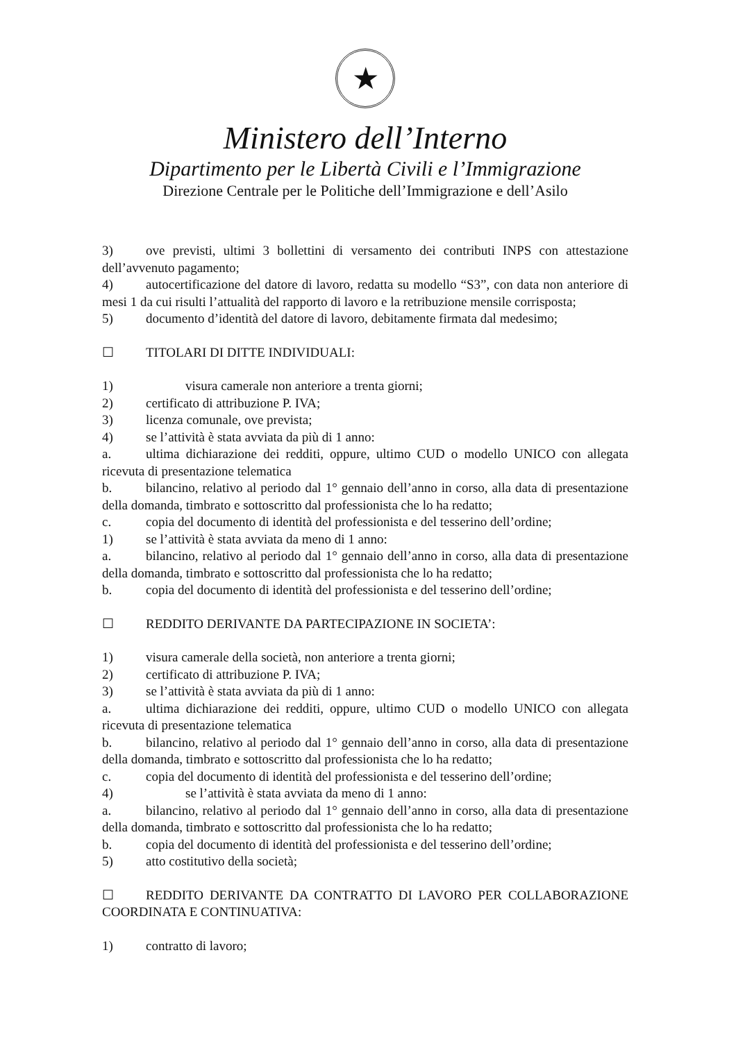★
Ministero dell’Interno
Dipartimento per le Libertà Civili e l’Immigrazione
Direzione Centrale per le Politiche dell’Immigrazione e dell’Asilo
3) ove previsti, ultimi 3 bollettini di versamento dei contributi INPS con attestazione dell’avvenuto pagamento;
4) autocertificazione del datore di lavoro, redatta su modello “S3”, con data non anteriore di mesi 1 da cui risulti l’attualità del rapporto di lavoro e la retribuzione mensile corrisposta;
5) documento d’identità del datore di lavoro, debitamente firmata dal medesimo;
☐ TITOLARI DI DITTE INDIVIDUALI:
1) visura camerale non anteriore a trenta giorni;
2) certificato di attribuzione P. IVA;
3) licenza comunale, ove prevista;
4) se l’attività è stata avviata da più di 1 anno:
a. ultima dichiarazione dei redditi, oppure, ultimo CUD o modello UNICO con allegata ricevuta di presentazione telematica
b. bilancino, relativo al periodo dal 1° gennaio dell’anno in corso, alla data di presentazione della domanda, timbrato e sottoscritto dal professionista che lo ha redatto;
c. copia del documento di identità del professionista e del tesserino dell’ordine;
1) se l’attività è stata avviata da meno di 1 anno:
a. bilancino, relativo al periodo dal 1° gennaio dell’anno in corso, alla data di presentazione della domanda, timbrato e sottoscritto dal professionista che lo ha redatto;
b. copia del documento di identità del professionista e del tesserino dell’ordine;
☐ REDDITO DERIVANTE DA PARTECIPAZIONE IN SOCIETA’:
1) visura camerale della società, non anteriore a trenta giorni;
2) certificato di attribuzione P. IVA;
3) se l’attività è stata avviata da più di 1 anno:
a. ultima dichiarazione dei redditi, oppure, ultimo CUD o modello UNICO con allegata ricevuta di presentazione telematica
b. bilancino, relativo al periodo dal 1° gennaio dell’anno in corso, alla data di presentazione della domanda, timbrato e sottoscritto dal professionista che lo ha redatto;
c. copia del documento di identità del professionista e del tesserino dell’ordine;
4) se l’attività è stata avviata da meno di 1 anno:
a. bilancino, relativo al periodo dal 1° gennaio dell’anno in corso, alla data di presentazione della domanda, timbrato e sottoscritto dal professionista che lo ha redatto;
b. copia del documento di identità del professionista e del tesserino dell’ordine;
5) atto costitutivo della società;
☐ REDDITO DERIVANTE DA CONTRATTO DI LAVORO PER COLLABORAZIONE COORDINATA E CONTINUATIVA:
1) contratto di lavoro;